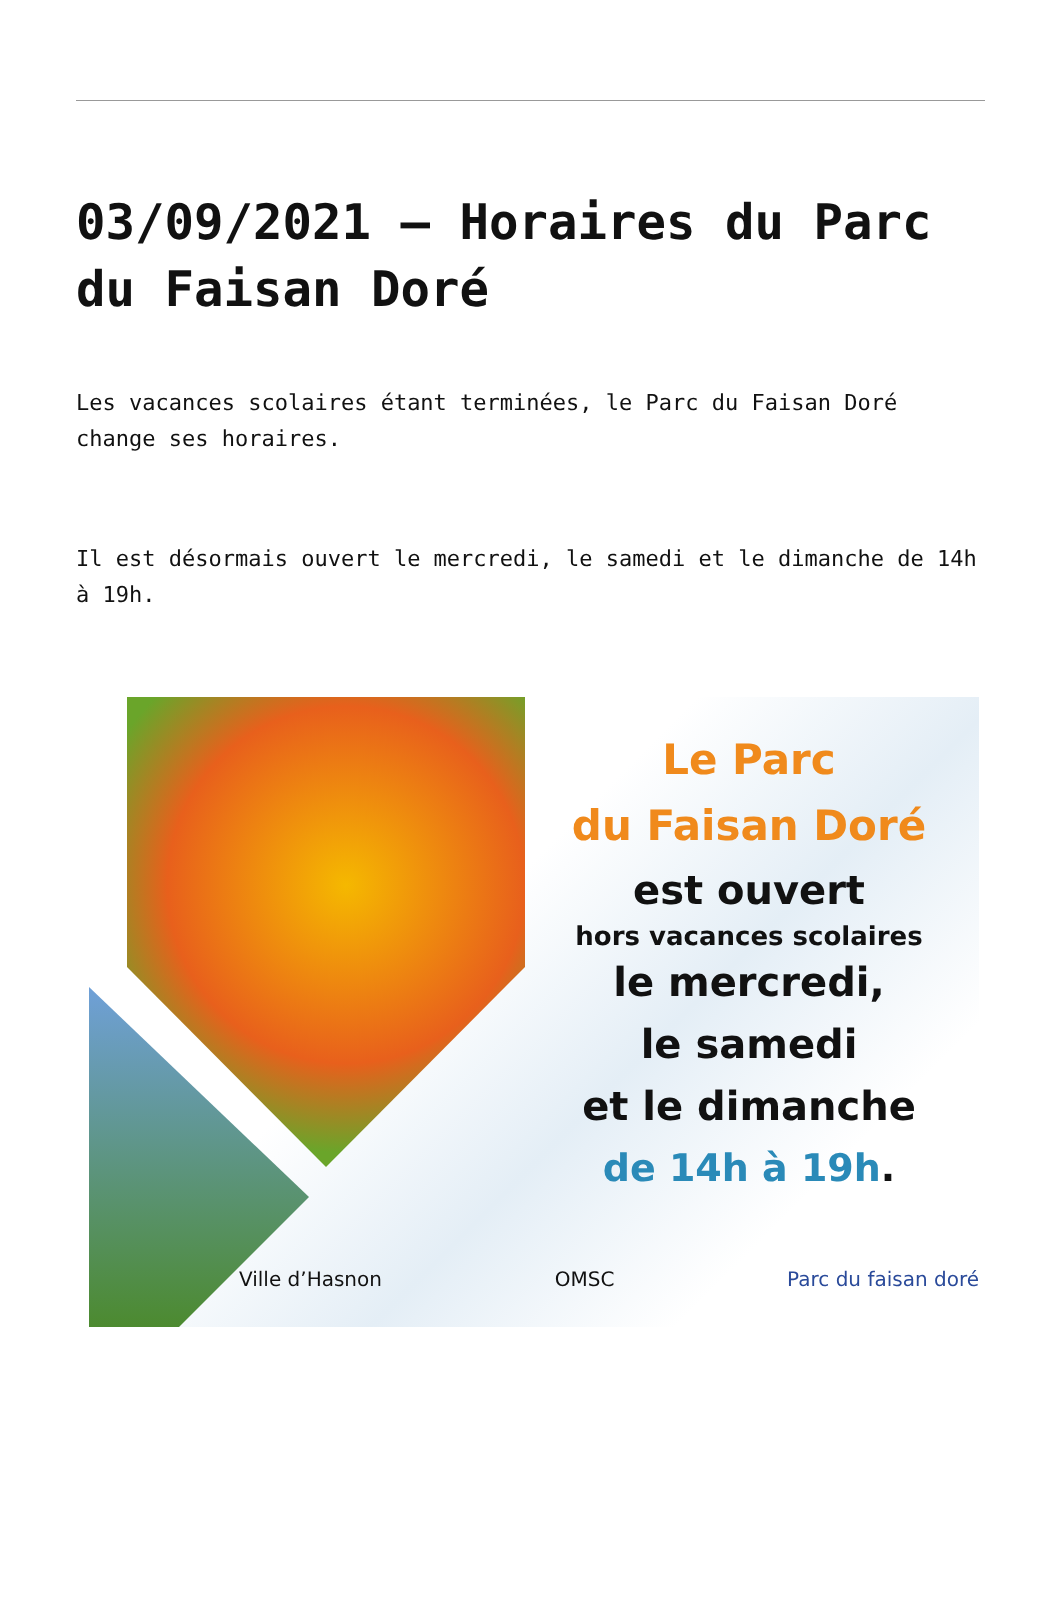03/09/2021 – Horaires du Parc du Faisan Doré
Les vacances scolaires étant terminées, le Parc du Faisan Doré change ses horaires.
Il est désormais ouvert le mercredi, le samedi et le dimanche de 14h à 19h.
Le Parc
du Faisan Doré
est ouvert
hors vacances scolaires
le mercredi,
le samedi
et le dimanche
de 14h à 19h.
Ville d’Hasnon OMSC Parc du faisan doré